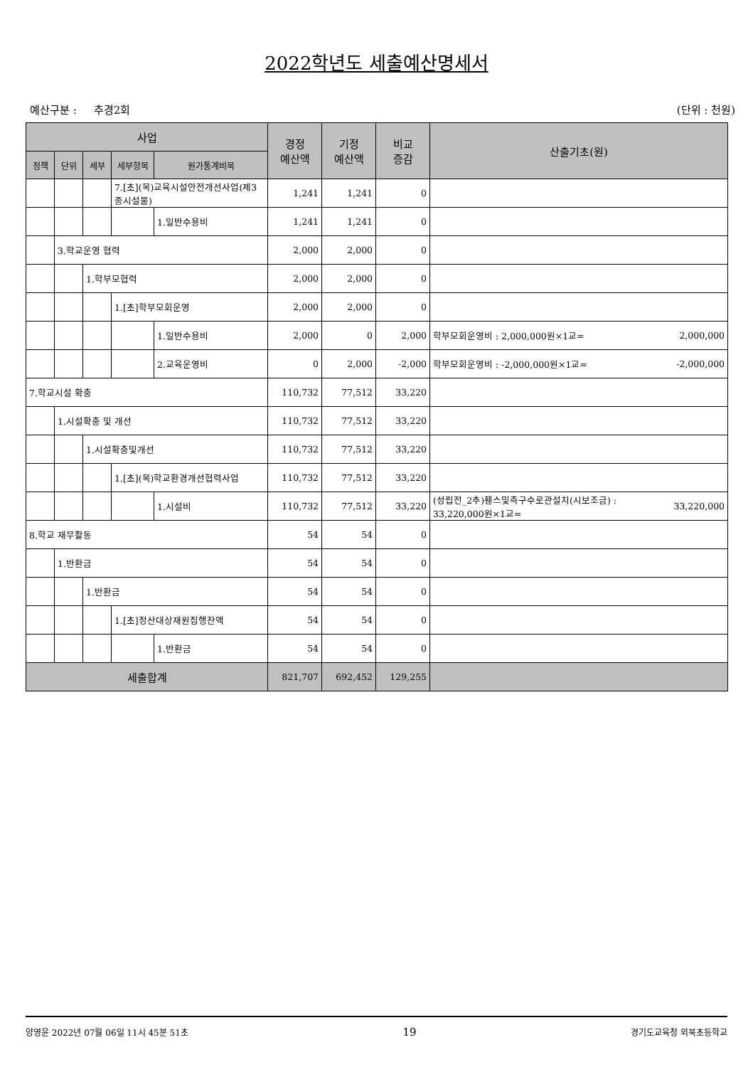2022학년도 세출예산명세서
예산구분 : 추경2회 (단위 : 천원)
| 사업 | | | | | 경정 예산액 | 기정 예산액 | 비교 증감 | 산출기초(원) | |
| --- | --- | --- | --- | --- | --- | --- | --- | --- | --- |
| 정책 | 단위 | 세부 | 세부항목 | 원가통계비목 | | | | | |
| | | | 7.[초](목)교육시설안전개선사업(제3종시설물) | | 1,241 | 1,241 | 0 | | |
| | | | | 1.일반수용비 | 1,241 | 1,241 | 0 | | |
| | 3.학교운영 협력 | | | | 2,000 | 2,000 | 0 | | |
| | | 1.학부모협력 | | | 2,000 | 2,000 | 0 | | |
| | | | 1.[초]학부모회운영 | | 2,000 | 2,000 | 0 | | |
| | | | | 1.일반수용비 | 2,000 | 0 | 2,000 | 학부모회운영비 : 2,000,000원×1교= | 2,000,000 |
| | | | | 2.교육운영비 | 0 | 2,000 | -2,000 | 학부모회운영비 : -2,000,000원×1교= | -2,000,000 |
| 7.학교시설 확충 | | | | | 110,732 | 77,512 | 33,220 | | |
| | 1.시설확충 및 개선 | | | | 110,732 | 77,512 | 33,220 | | |
| | | 1.시설확충및개선 | | | 110,732 | 77,512 | 33,220 | | |
| | | | 1.[초](목)학교환경개선협력사업 | | 110,732 | 77,512 | 33,220 | | |
| | | | | 1.시설비 | 110,732 | 77,512 | 33,220 | (성립전_2추)휀스및측구수로관설치(시보조금) : 33,220,000원×1교= | 33,220,000 |
| 8.학교 재무활동 | | | | | 54 | 54 | 0 | | |
| | 1.반환금 | | | | 54 | 54 | 0 | | |
| | | 1.반환금 | | | 54 | 54 | 0 | | |
| | | | 1.[초]정산대상재원집행잔액 | | 54 | 54 | 0 | | |
| | | | | 1.반환금 | 54 | 54 | 0 | | |
| 세출합계 | | | | | 821,707 | 692,452 | 129,255 | | |
양영윤 2022년 07월 06일 11시 45분 51초 19 경기도교육청 외북초등학교